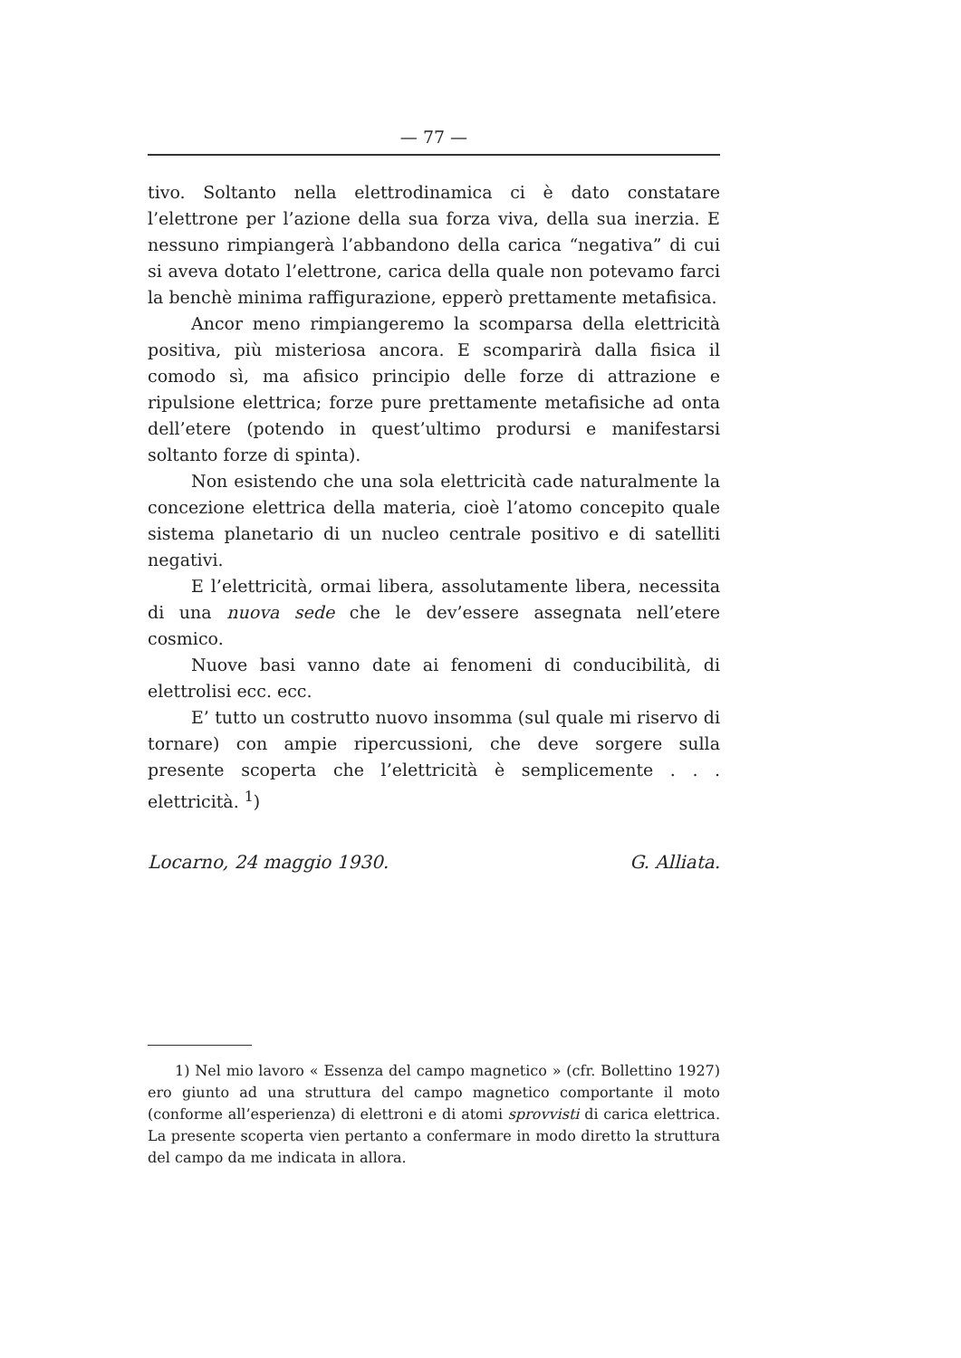— 77 —
tivo. Soltanto nella elettrodinamica ci è dato constatare l’elettrone per l’azione della sua forza viva, della sua inerzia. E nessuno rimpiangerà l’abbandono della carica “negativa” di cui si aveva dotato l’elettrone, carica della quale non potevamo farci la benchè minima raffigurazione, epperò prettamente metafisica.
Ancor meno rimpiangeremo la scomparsa della elettricità positiva, più misteriosa ancora. E scomparirà dalla fisica il comodo sì, ma afisico principio delle forze di attrazione e ripulsione elettrica; forze pure prettamente metafisiche ad onta dell’etere (potendo in quest’ultimo prodursi e manifestarsi soltanto forze di spinta).
Non esistendo che una sola elettricità cade naturalmente la concezione elettrica della materia, cioè l’atomo concepito quale sistema planetario di un nucleo centrale positivo e di satelliti negativi.
E l’elettricità, ormai libera, assolutamente libera, necessita di una nuova sede che le dev’essere assegnata nell’etere cosmico.
Nuove basi vanno date ai fenomeni di conducibilità, di elettrolisi ecc. ecc.
E’ tutto un costrutto nuovo insomma (sul quale mi riservo di tornare) con ampie ripercussioni, che deve sorgere sulla presente scoperta che l’elettricità è semplicemente . . . elettricità. <sup>1</sup>)
Locarno, 24 maggio 1930. G. Alliata.
1) Nel mio lavoro « Essenza del campo magnetico » (cfr. Bollettino 1927) ero giunto ad una struttura del campo magnetico comportante il moto (conforme all’esperienza) di elettroni e di atomi sprovvisti di carica elettrica. La presente scoperta vien pertanto a confermare in modo diretto la struttura del campo da me indicata in allora.